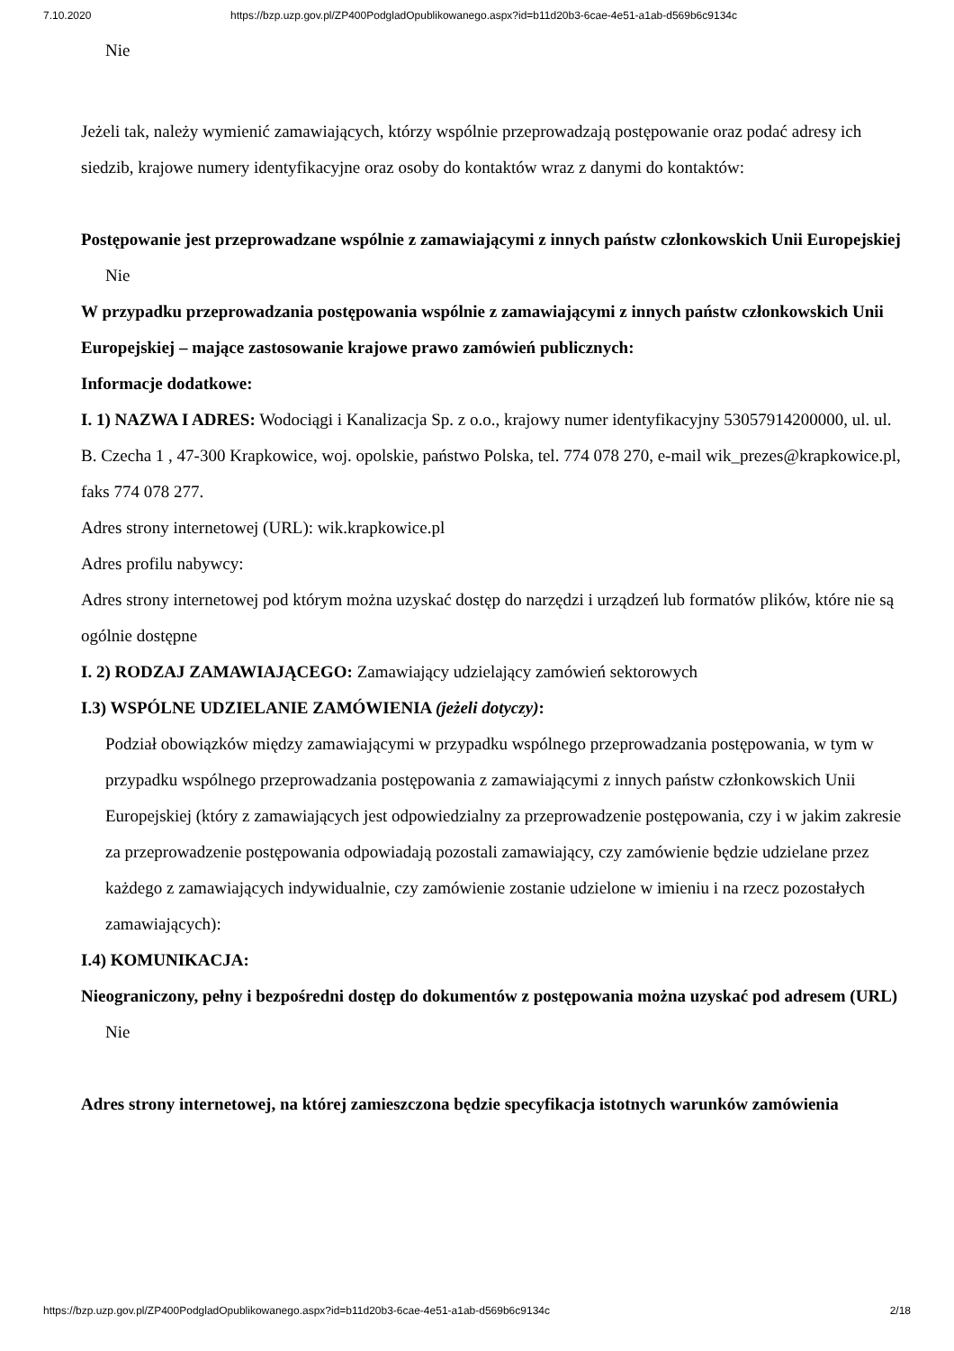7.10.2020 https://bzp.uzp.gov.pl/ZP400PodgladOpublikowanego.aspx?id=b11d20b3-6cae-4e51-a1ab-d569b6c9134c
Nie
Jeżeli tak, należy wymienić zamawiających, którzy wspólnie przeprowadzają postępowanie oraz podać adresy ich siedzib, krajowe numery identyfikacyjne oraz osoby do kontaktów wraz z danymi do kontaktów:
Postępowanie jest przeprowadzane wspólnie z zamawiającymi z innych państw członkowskich Unii Europejskiej
Nie
W przypadku przeprowadzania postępowania wspólnie z zamawiającymi z innych państw członkowskich Unii Europejskiej – mające zastosowanie krajowe prawo zamówień publicznych:
Informacje dodatkowe:
I. 1) NAZWA I ADRES: Wodociągi i Kanalizacja Sp. z o.o., krajowy numer identyfikacyjny 53057914200000, ul. ul. B. Czecha 1 , 47-300 Krapkowice, woj. opolskie, państwo Polska, tel. 774 078 270, e-mail wik_prezes@krapkowice.pl, faks 774 078 277.
Adres strony internetowej (URL): wik.krapkowice.pl
Adres profilu nabywcy:
Adres strony internetowej pod którym można uzyskać dostęp do narzędzi i urządzeń lub formatów plików, które nie są ogólnie dostępne
I. 2) RODZAJ ZAMAWIAJĄCEGO: Zamawiający udzielający zamówień sektorowych
I.3) WSPÓLNE UDZIELANIE ZAMÓWIENIA (jeżeli dotyczy):
Podział obowiązków między zamawiającymi w przypadku wspólnego przeprowadzania postępowania, w tym w przypadku wspólnego przeprowadzania postępowania z zamawiającymi z innych państw członkowskich Unii Europejskiej (który z zamawiających jest odpowiedzialny za przeprowadzenie postępowania, czy i w jakim zakresie za przeprowadzenie postępowania odpowiadają pozostali zamawiający, czy zamówienie będzie udzielane przez każdego z zamawiających indywidualnie, czy zamówienie zostanie udzielone w imieniu i na rzecz pozostałych zamawiających):
I.4) KOMUNIKACJA:
Nieograniczony, pełny i bezpośredni dostęp do dokumentów z postępowania można uzyskać pod adresem (URL)
Nie
Adres strony internetowej, na której zamieszczona będzie specyfikacja istotnych warunków zamówienia
https://bzp.uzp.gov.pl/ZP400PodgladOpublikowanego.aspx?id=b11d20b3-6cae-4e51-a1ab-d569b6c9134c 2/18